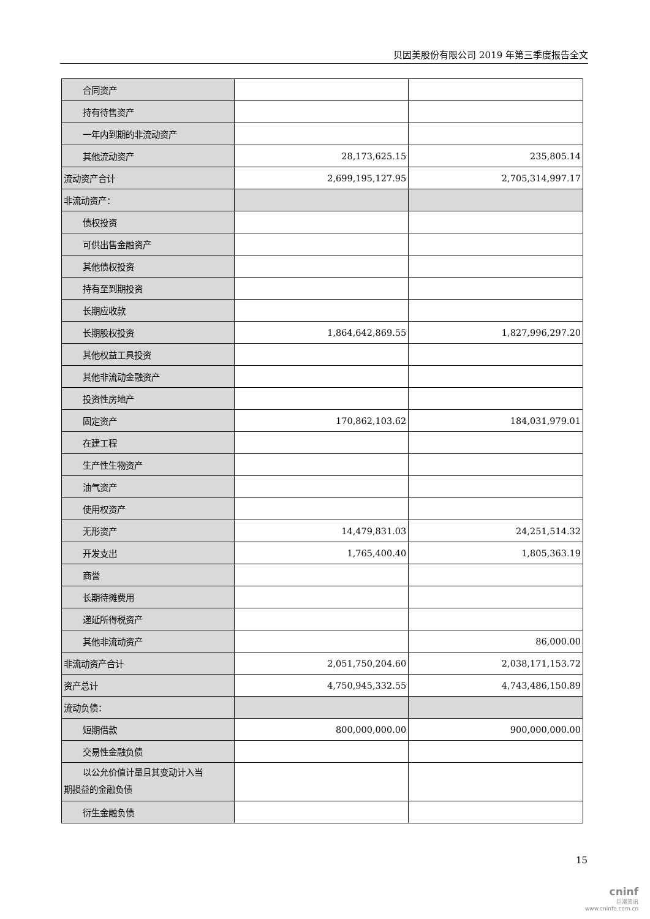贝因美股份有限公司 2019 年第三季度报告全文
| 合同资产 | | |
| 持有待售资产 | | |
| 一年内到期的非流动资产 | | |
| 其他流动资产 | 28,173,625.15 | 235,805.14 |
| 流动资产合计 | 2,699,195,127.95 | 2,705,314,997.17 |
| 非流动资产： | | |
| 债权投资 | | |
| 可供出售金融资产 | | |
| 其他债权投资 | | |
| 持有至到期投资 | | |
| 长期应收款 | | |
| 长期股权投资 | 1,864,642,869.55 | 1,827,996,297.20 |
| 其他权益工具投资 | | |
| 其他非流动金融资产 | | |
| 投资性房地产 | | |
| 固定资产 | 170,862,103.62 | 184,031,979.01 |
| 在建工程 | | |
| 生产性生物资产 | | |
| 油气资产 | | |
| 使用权资产 | | |
| 无形资产 | 14,479,831.03 | 24,251,514.32 |
| 开发支出 | 1,765,400.40 | 1,805,363.19 |
| 商誉 | | |
| 长期待摊费用 | | |
| 递延所得税资产 | | |
| 其他非流动资产 | | 86,000.00 |
| 非流动资产合计 | 2,051,750,204.60 | 2,038,171,153.72 |
| 资产总计 | 4,750,945,332.55 | 4,743,486,150.89 |
| 流动负债： | | |
| 短期借款 | 800,000,000.00 | 900,000,000.00 |
| 交易性金融负债 | | |
| 以公允价值计量且其变动计入当 期损益的金融负债 | | |
| 衍生金融负债 | | |
15
cninf
巨潮资讯
www.cninfo.com.cn